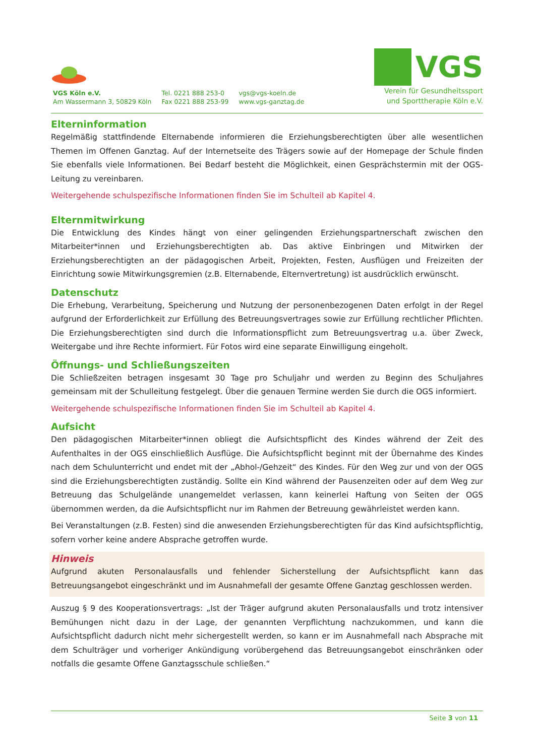VGS Köln e.V.
Am Wassermann 3, 50829 Köln
Tel. 0221 888 253-0
Fax 0221 888 253-99
vgs@vgs-koeln.de
www.vgs-ganztag.de
VGS
Verein für Gesundheitssport
und Sporttherapie Köln e.V.
Elterninformation
Regelmäßig stattfindende Elternabende informieren die Erziehungsberechtigten über alle wesentlichen Themen im Offenen Ganztag. Auf der Internetseite des Trägers sowie auf der Homepage der Schule finden Sie ebenfalls viele Informationen. Bei Bedarf besteht die Möglichkeit, einen Gesprächstermin mit der OGS-Leitung zu vereinbaren.
Weitergehende schulspezifische Informationen finden Sie im Schulteil ab Kapitel 4.
Elternmitwirkung
Die Entwicklung des Kindes hängt von einer gelingenden Erziehungspartnerschaft zwischen den Mitarbeiter*innen und Erziehungsberechtigten ab. Das aktive Einbringen und Mitwirken der Erziehungsberechtigten an der pädagogischen Arbeit, Projekten, Festen, Ausflügen und Freizeiten der Einrichtung sowie Mitwirkungsgremien (z.B. Elternabende, Elternvertretung) ist ausdrücklich erwünscht.
Datenschutz
Die Erhebung, Verarbeitung, Speicherung und Nutzung der personenbezogenen Daten erfolgt in der Regel aufgrund der Erforderlichkeit zur Erfüllung des Betreuungsvertrages sowie zur Erfüllung rechtlicher Pflichten. Die Erziehungsberechtigten sind durch die Informationspflicht zum Betreuungsvertrag u.a. über Zweck, Weitergabe und ihre Rechte informiert. Für Fotos wird eine separate Einwilligung eingeholt.
Öffnungs- und Schließungszeiten
Die Schließzeiten betragen insgesamt 30 Tage pro Schuljahr und werden zu Beginn des Schuljahres gemeinsam mit der Schulleitung festgelegt. Über die genauen Termine werden Sie durch die OGS informiert.
Weitergehende schulspezifische Informationen finden Sie im Schulteil ab Kapitel 4.
Aufsicht
Den pädagogischen Mitarbeiter*innen obliegt die Aufsichtspflicht des Kindes während der Zeit des Aufenthaltes in der OGS einschließlich Ausflüge. Die Aufsichtspflicht beginnt mit der Übernahme des Kindes nach dem Schulunterricht und endet mit der „Abhol-/Gehzeit“ des Kindes. Für den Weg zur und von der OGS sind die Erziehungsberechtigten zuständig. Sollte ein Kind während der Pausenzeiten oder auf dem Weg zur Betreuung das Schulgelände unangemeldet verlassen, kann keinerlei Haftung von Seiten der OGS übernommen werden, da die Aufsichtspflicht nur im Rahmen der Betreuung gewährleistet werden kann.
Bei Veranstaltungen (z.B. Festen) sind die anwesenden Erziehungsberechtigten für das Kind aufsichtspflichtig, sofern vorher keine andere Absprache getroffen wurde.
Hinweis
Aufgrund akuten Personalausfalls und fehlender Sicherstellung der Aufsichtspflicht kann das Betreuungsangebot eingeschränkt und im Ausnahmefall der gesamte Offene Ganztag geschlossen werden.
Auszug § 9 des Kooperationsvertrags: „Ist der Träger aufgrund akuten Personalausfalls und trotz intensiver Bemühungen nicht dazu in der Lage, der genannten Verpflichtung nachzukommen, und kann die Aufsichtspflicht dadurch nicht mehr sichergestellt werden, so kann er im Ausnahmefall nach Absprache mit dem Schulträger und vorheriger Ankündigung vorübergehend das Betreuungsangebot einschränken oder notfalls die gesamte Offene Ganztagsschule schließen.“
Seite 3 von 11